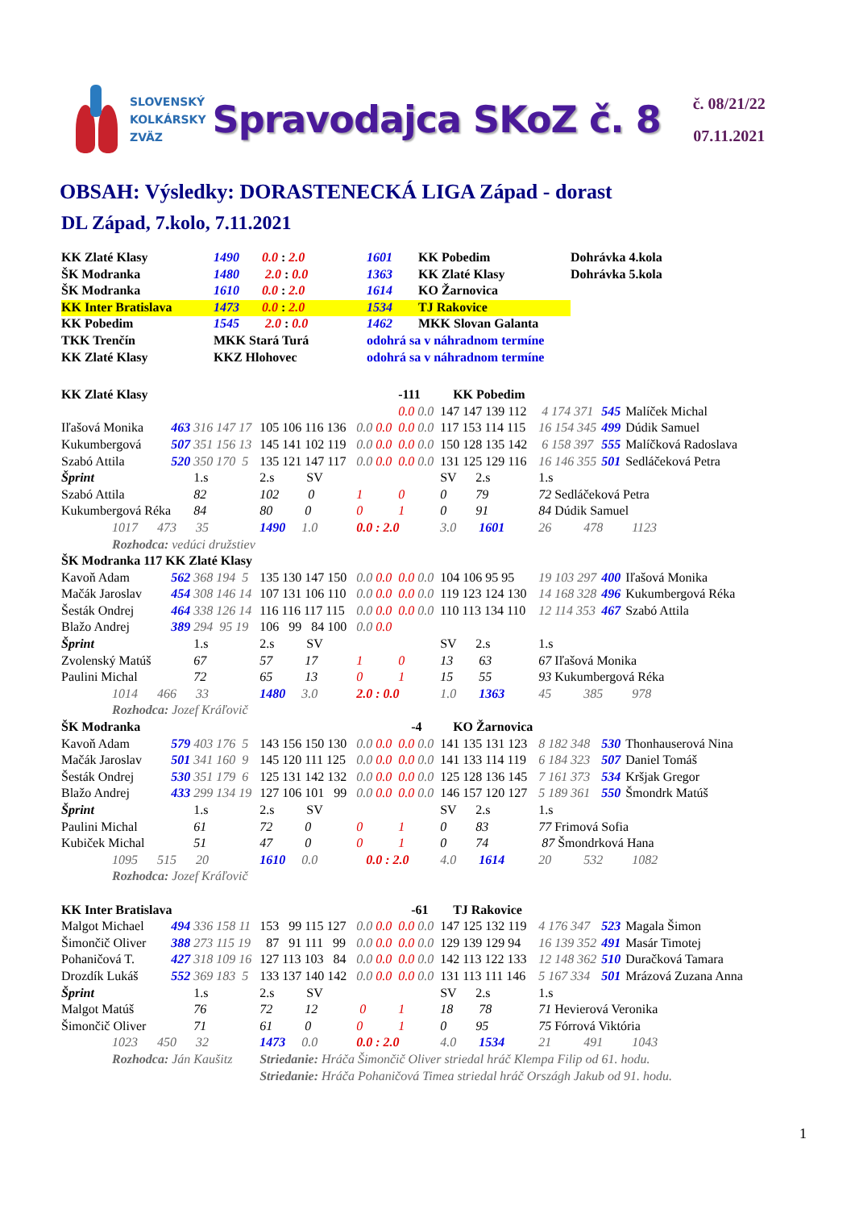SLOVENSKÝ
KOLKÁRSKY
ZVÄZ
Spravodajca SKoZ č. 8
č. 08/21/22
07.11.2021
OBSAH: Výsledky: DORASTENECKÁ LIGA Západ - dorast
DL Západ, 7.kolo, 7.11.2021
| KK Zlaté Klasy | 1490 | 0.0 : 2.0 | 1601 | KK Pobedim | Dohrávka 4.kola |
| ŠK Modranka | 1480 | 2.0 : 0.0 | 1363 | KK Zlaté Klasy | Dohrávka 5.kola |
| ŠK Modranka | 1610 | 0.0 : 2.0 | 1614 | KO Žarnovica | |
| KK Inter Bratislava | 1473 | 0.0 : 2.0 | 1534 | TJ Rakovice | |
| KK Pobedim | 1545 | 2.0 : 0.0 | 1462 | MKK Slovan Galanta | |
| TKK Trenčín | MKK Stará Turá | | odohrá sa v náhradnom termíne | | |
| KK Zlaté Klasy | KKZ Hlohovec | | odohrá sa v náhradnom termíne | | |
| KK Zlaté Klasy | | | | | -111 | KK Pobedim | | | |
| | | | | | 0.0 0.0 | 147 147 139 112 | 4 174 371 | 545 | Malíček Michal |
| Iľašová Monika | 463 | 316 147 17 | 105 106 116 136 | 0.0 0.0 | 0.0 0.0 | 117 153 114 115 | 16 154 345 | 499 | Dúdik Samuel |
| Kukumbergová | 507 | 351 156 13 | 145 141 102 119 | 0.0 0.0 | 0.0 0.0 | 150 128 135 142 | 6 158 397 | 555 | Malíčková Radoslava |
| Szabó Attila | 520 | 350 170 5 | 135 121 147 117 | 0.0 0.0 | 0.0 0.0 | 131 125 129 116 | 16 146 355 | 501 | Sedláčeková Petra |
| Šprint | | 1.s | 2.s SV | | | SV 2.s | 1.s | | |
| Szabó Attila | | 82 | 102 0 | 1 | 0 | 0 79 | 72 Sedláčeková Petra | | |
| Kukumbergová Réka | | 84 | 80 0 | 0 | 1 | 0 91 | 84 Dúdik Samuel | | |
| 1017 473 35 | | | 1490 1.0 | 0.0 : 2.0 | | 3.0 1601 | 26 478 1123 | | |
| Rozhodca: vedúci družstiev | | | | | | | | | |
| ŠK Modranka 117 KK Zlaté Klasy | | | | | | | | | |
| Kavoň Adam | 562 | 368 194 5 | 135 130 147 150 | 0.0 0.0 | 0.0 0.0 | 104 106 95 95 | 19 103 297 | 400 | Iľašová Monika |
| Mačák Jaroslav | 454 | 308 146 14 | 107 131 106 110 | 0.0 0.0 | 0.0 0.0 | 119 123 124 130 | 14 168 328 | 496 | Kukumbergová Réka |
| Šesták Ondrej | 464 | 338 126 14 | 116 116 117 115 | 0.0 0.0 | 0.0 0.0 | 110 113 134 110 | 12 114 353 | 467 | Szabó Attila |
| Blažo Andrej | 389 | 294 95 19 | 106 99 84 100 | 0.0 0.0 | | | | | |
| Šprint | | 1.s | 2.s SV | | | SV 2.s | 1.s | | |
| Zvolenský Matúš | | 67 | 57 17 | 1 | 0 | 13 63 | 67 Iľašová Monika | | |
| Paulini Michal | | 72 | 65 13 | 0 | 1 | 15 55 | 93 Kukumbergová Réka | | |
| 1014 466 33 | | | 1480 3.0 | 2.0 : 0.0 | | 1.0 1363 | 45 385 978 | | |
| Rozhodca: Jozef Kráľovič | | | | | | | | | |
| ŠK Modranka | | | | | -4 | KO Žarnovica | | | |
| Kavoň Adam | 579 | 403 176 5 | 143 156 150 130 | 0.0 0.0 | 0.0 0.0 | 141 135 131 123 | 8 182 348 | 530 | Thonhauserová Nina |
| Mačák Jaroslav | 501 | 341 160 9 | 145 120 111 125 | 0.0 0.0 | 0.0 0.0 | 141 133 114 119 | 6 184 323 | 507 | Daniel Tomáš |
| Šesták Ondrej | 530 | 351 179 6 | 125 131 142 132 | 0.0 0.0 | 0.0 0.0 | 125 128 136 145 | 7 161 373 | 534 | Kršjak Gregor |
| Blažo Andrej | 433 | 299 134 19 | 127 106 101 99 | 0.0 0.0 | 0.0 0.0 | 146 157 120 127 | 5 189 361 | 550 | Šmondrk Matúš |
| Šprint | | 1.s | 2.s SV | | | SV 2.s | 1.s | | |
| Paulini Michal | | 61 | 72 0 | 0 | 1 | 0 83 | 77 Frimová Sofia | | |
| Kubiček Michal | | 51 | 47 0 | 0 | 1 | 0 74 | 87 Šmondrková Hana | | |
| 1095 515 20 | | | 1610 0.0 | 0.0 : 2.0 | | 4.0 1614 | 20 532 1082 | | |
| Rozhodca: Jozef Kráľovič | | | | | | | | | |
| KK Inter Bratislava | | | | | -61 | TJ Rakovice | | | |
| Malgot Michael | 494 | 336 158 11 | 153 99 115 127 | 0.0 0.0 | 0.0 0.0 | 147 125 132 119 | 4 176 347 | 523 | Magala Šimon |
| Šimončič Oliver | 388 | 273 115 19 | 87 91 111 99 | 0.0 0.0 | 0.0 0.0 | 129 139 129 94 | 16 139 352 | 491 | Masár Timotej |
| Pohaničová T. | 427 | 318 109 16 | 127 113 103 84 | 0.0 0.0 | 0.0 0.0 | 142 113 122 133 | 12 148 362 | 510 | Duračková Tamara |
| Drozdík Lukáš | 552 | 369 183 5 | 133 137 140 142 | 0.0 0.0 | 0.0 0.0 | 131 113 111 146 | 5 167 334 | 501 | Mrázová Zuzana Anna |
| Šprint | | 1.s | 2.s SV | | | SV 2.s | 1.s | | |
| Malgot Matúš | | 76 | 72 12 | 0 | 1 | 18 78 | 71 Hevierová Veronika | | |
| Šimončič Oliver | | 71 | 61 0 | 0 | 1 | 0 95 | 75 Fórrová Viktória | | |
| 1023 450 32 | | | 1473 0.0 | 0.0 : 2.0 | | 4.0 1534 | 21 491 1043 | | |
| Rozhodca: Ján Kaušitz | | | Striedanie: Hráča Šimončič Oliver striedal hráč Klempa Filip od 61. hodu. | | | | | | |
| | | | Striedanie: Hráča Pohaničová Timea striedal hráč Országh Jakub od 91. hodu. | | | | | | |
1